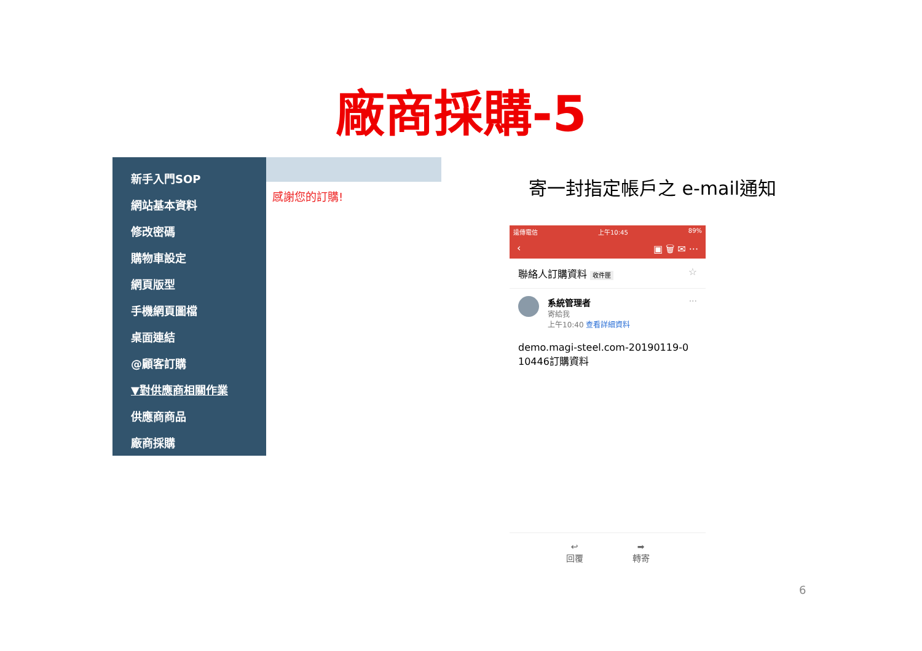廠商採購-5
新手入門SOP
網站基本資料
修改密碼
購物車設定
網頁版型
手機網頁圖檔
桌面連結
@顧客訂購
▼對供應商相關作業
供應商商品
廠商採購
感謝您的訂購!
寄一封指定帳戶之 e-mail通知
遠傳電信 上午10:45 89%
‹ ▣ 🗑 ✉ ···
聯絡人訂購資料 收件匣 ☆
系統管理者
寄給我
上午10:40 查看詳細資料
···
demo.magi-steel.com-20190119-0
10446訂購資料
↩
回覆
➡
轉寄
6